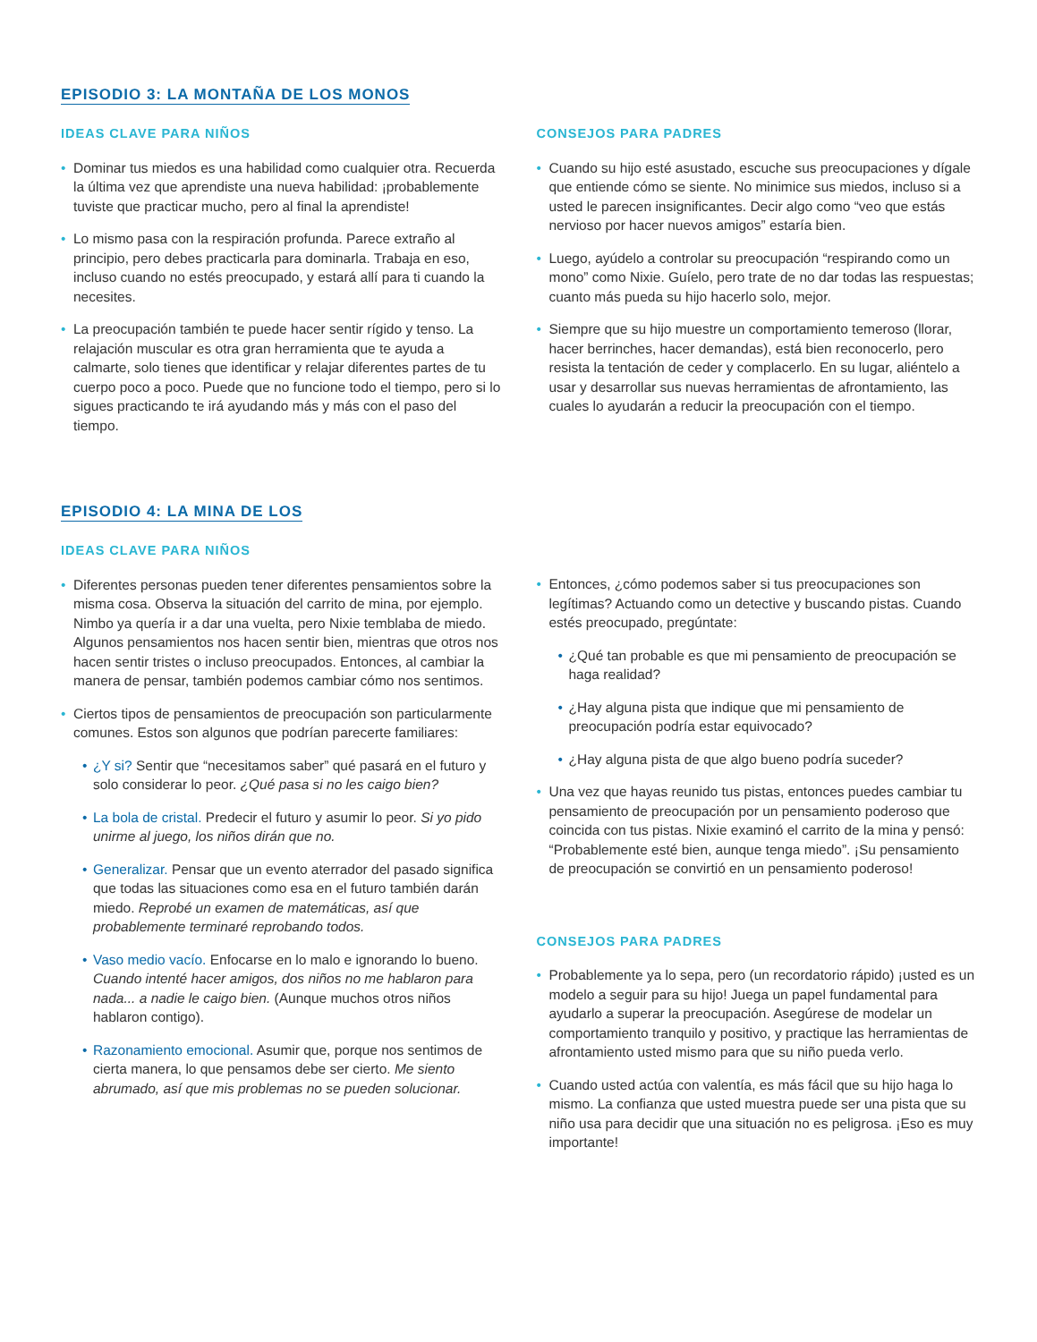EPISODIO 3: LA MONTAÑA DE LOS MONOS
IDEAS CLAVE PARA NIÑOS
• Dominar tus miedos es una habilidad como cualquier otra. Recuerda la última vez que aprendiste una nueva habilidad: ¡probablemente tuviste que practicar mucho, pero al final la aprendiste!
• Lo mismo pasa con la respiración profunda. Parece extraño al principio, pero debes practicarla para dominarla. Trabaja en eso, incluso cuando no estés preocupado, y estará allí para ti cuando la necesites.
• La preocupación también te puede hacer sentir rígido y tenso. La relajación muscular es otra gran herramienta que te ayuda a calmarte, solo tienes que identificar y relajar diferentes partes de tu cuerpo poco a poco. Puede que no funcione todo el tiempo, pero si lo sigues practicando te irá ayudando más y más con el paso del tiempo.
CONSEJOS PARA PADRES
• Cuando su hijo esté asustado, escuche sus preocupaciones y dígale que entiende cómo se siente. No minimice sus miedos, incluso si a usted le parecen insignificantes. Decir algo como “veo que estás nervioso por hacer nuevos amigos” estaría bien.
• Luego, ayúdelo a controlar su preocupación “respirando como un mono” como Nixie. Guíelo, pero trate de no dar todas las respuestas; cuanto más pueda su hijo hacerlo solo, mejor.
• Siempre que su hijo muestre un comportamiento temeroso (llorar, hacer berrinches, hacer demandas), está bien reconocerlo, pero resista la tentación de ceder y complacerlo. En su lugar, aliéntelo a usar y desarrollar sus nuevas herramientas de afrontamiento, las cuales lo ayudarán a reducir la preocupación con el tiempo.
EPISODIO 4: LA MINA DE LOS
IDEAS CLAVE PARA NIÑOS
• Diferentes personas pueden tener diferentes pensamientos sobre la misma cosa. Observa la situación del carrito de mina, por ejemplo. Nimbo ya quería ir a dar una vuelta, pero Nixie temblaba de miedo. Algunos pensamientos nos hacen sentir bien, mientras que otros nos hacen sentir tristes o incluso preocupados. Entonces, al cambiar la manera de pensar, también podemos cambiar cómo nos sentimos.
• Ciertos tipos de pensamientos de preocupación son particularmente comunes. Estos son algunos que podrían parecerte familiares:
• ¿Y si? Sentir que “necesitamos saber” qué pasará en el futuro y solo considerar lo peor. ¿Qué pasa si no les caigo bien?
• La bola de cristal. Predecir el futuro y asumir lo peor. Si yo pido unirme al juego, los niños dirán que no.
• Generalizar. Pensar que un evento aterrador del pasado significa que todas las situaciones como esa en el futuro también darán miedo. Reprobé un examen de matemáticas, así que probablemente terminaré reprobando todos.
• Vaso medio vacío. Enfocarse en lo malo e ignorando lo bueno. Cuando intenté hacer amigos, dos niños no me hablaron para nada... a nadie le caigo bien. (Aunque muchos otros niños hablaron contigo).
• Razonamiento emocional. Asumir que, porque nos sentimos de cierta manera, lo que pensamos debe ser cierto. Me siento abrumado, así que mis problemas no se pueden solucionar.
• Entonces, ¿cómo podemos saber si tus preocupaciones son legítimas? Actuando como un detective y buscando pistas. Cuando estés preocupado, pregúntate:
• ¿Qué tan probable es que mi pensamiento de preocupación se haga realidad?
• ¿Hay alguna pista que indique que mi pensamiento de preocupación podría estar equivocado?
• ¿Hay alguna pista de que algo bueno podría suceder?
• Una vez que hayas reunido tus pistas, entonces puedes cambiar tu pensamiento de preocupación por un pensamiento poderoso que coincida con tus pistas. Nixie examinó el carrito de la mina y pensó: “Probablemente esté bien, aunque tenga miedo”. ¡Su pensamiento de preocupación se convirtió en un pensamiento poderoso!
CONSEJOS PARA PADRES
• Probablemente ya lo sepa, pero (un recordatorio rápido) ¡usted es un modelo a seguir para su hijo! Juega un papel fundamental para ayudarlo a superar la preocupación. Asegúrese de modelar un comportamiento tranquilo y positivo, y practique las herramientas de afrontamiento usted mismo para que su niño pueda verlo.
• Cuando usted actúa con valentía, es más fácil que su hijo haga lo mismo. La confianza que usted muestra puede ser una pista que su niño usa para decidir que una situación no es peligrosa. ¡Eso es muy importante!